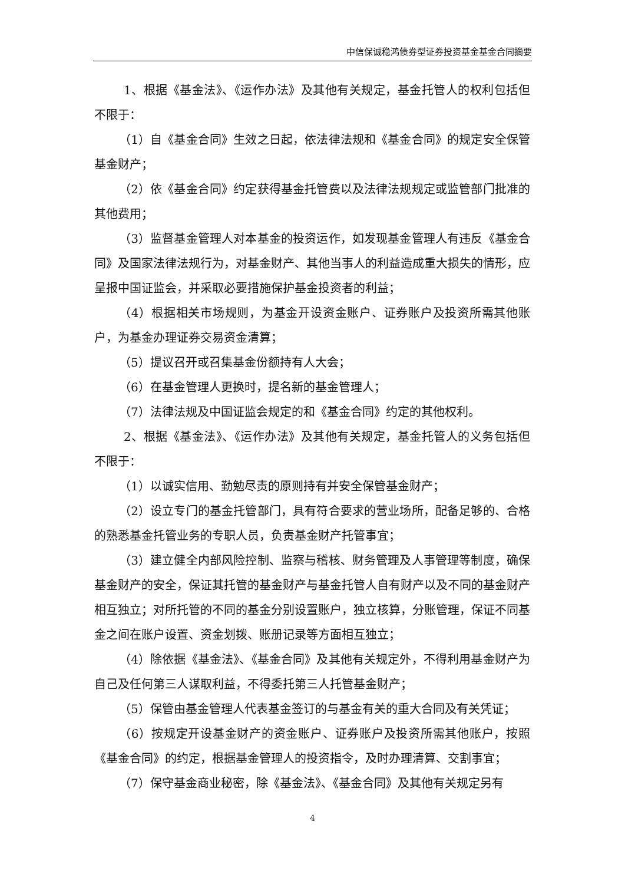中信保诚稳鸿债券型证券投资基金基金合同摘要
1、根据《基金法》、《运作办法》及其他有关规定，基金托管人的权利包括但不限于：
（1）自《基金合同》生效之日起，依法律法规和《基金合同》的规定安全保管基金财产；
（2）依《基金合同》约定获得基金托管费以及法律法规规定或监管部门批准的其他费用；
（3）监督基金管理人对本基金的投资运作，如发现基金管理人有违反《基金合同》及国家法律法规行为，对基金财产、其他当事人的利益造成重大损失的情形，应呈报中国证监会，并采取必要措施保护基金投资者的利益；
（4）根据相关市场规则，为基金开设资金账户、证券账户及投资所需其他账户，为基金办理证券交易资金清算；
（5）提议召开或召集基金份额持有人大会；
（6）在基金管理人更换时，提名新的基金管理人；
（7）法律法规及中国证监会规定的和《基金合同》约定的其他权利。
2、根据《基金法》、《运作办法》及其他有关规定，基金托管人的义务包括但不限于：
（1）以诚实信用、勤勉尽责的原则持有并安全保管基金财产；
（2）设立专门的基金托管部门，具有符合要求的营业场所，配备足够的、合格的熟悉基金托管业务的专职人员，负责基金财产托管事宜；
（3）建立健全内部风险控制、监察与稽核、财务管理及人事管理等制度，确保基金财产的安全，保证其托管的基金财产与基金托管人自有财产以及不同的基金财产相互独立；对所托管的不同的基金分别设置账户，独立核算，分账管理，保证不同基金之间在账户设置、资金划拨、账册记录等方面相互独立；
（4）除依据《基金法》、《基金合同》及其他有关规定外，不得利用基金财产为自己及任何第三人谋取利益，不得委托第三人托管基金财产；
（5）保管由基金管理人代表基金签订的与基金有关的重大合同及有关凭证；
（6）按规定开设基金财产的资金账户、证券账户及投资所需其他账户，按照《基金合同》的约定，根据基金管理人的投资指令，及时办理清算、交割事宜；
（7）保守基金商业秘密，除《基金法》、《基金合同》及其他有关规定另有
4